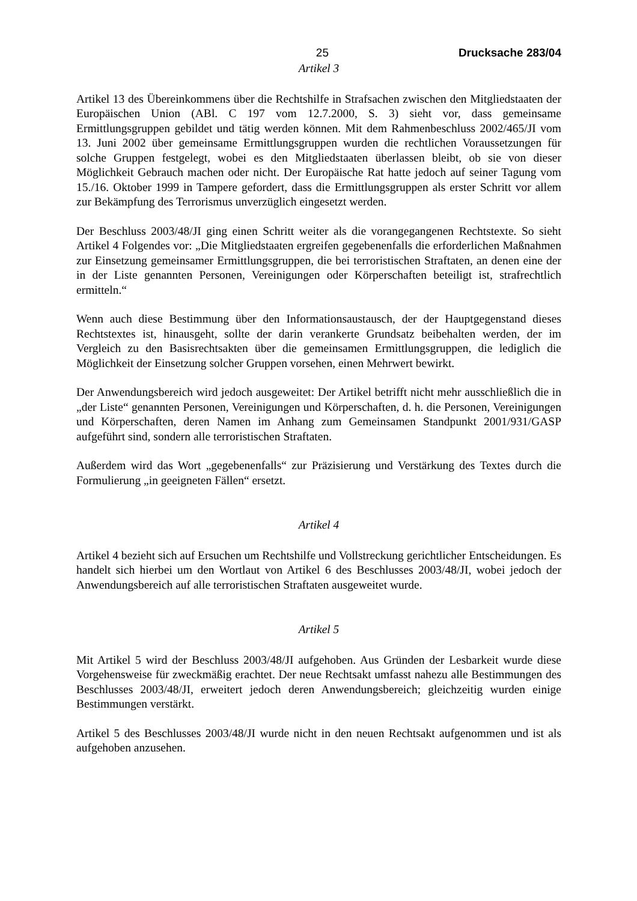25 Drucksache 283/04
Artikel 3
Artikel 13 des Übereinkommens über die Rechtshilfe in Strafsachen zwischen den Mitgliedstaaten der Europäischen Union (ABl. C 197 vom 12.7.2000, S. 3) sieht vor, dass gemeinsame Ermittlungsgruppen gebildet und tätig werden können. Mit dem Rahmenbeschluss 2002/465/JI vom 13. Juni 2002 über gemeinsame Ermittlungsgruppen wurden die rechtlichen Voraussetzungen für solche Gruppen festgelegt, wobei es den Mitgliedstaaten überlassen bleibt, ob sie von dieser Möglichkeit Gebrauch machen oder nicht. Der Europäische Rat hatte jedoch auf seiner Tagung vom 15./16. Oktober 1999 in Tampere gefordert, dass die Ermittlungsgruppen als erster Schritt vor allem zur Bekämpfung des Terrorismus unverzüglich eingesetzt werden.
Der Beschluss 2003/48/JI ging einen Schritt weiter als die vorangegangenen Rechtstexte. So sieht Artikel 4 Folgendes vor: „Die Mitgliedstaaten ergreifen gegebenenfalls die erforderlichen Maßnahmen zur Einsetzung gemeinsamer Ermittlungsgruppen, die bei terroristischen Straftaten, an denen eine der in der Liste genannten Personen, Vereinigungen oder Körperschaften beteiligt ist, strafrechtlich ermitteln.“
Wenn auch diese Bestimmung über den Informationsaustausch, der der Hauptgegenstand dieses Rechtstextes ist, hinausgeht, sollte der darin verankerte Grundsatz beibehalten werden, der im Vergleich zu den Basisrechtsakten über die gemeinsamen Ermittlungsgruppen, die lediglich die Möglichkeit der Einsetzung solcher Gruppen vorsehen, einen Mehrwert bewirkt.
Der Anwendungsbereich wird jedoch ausgeweitet: Der Artikel betrifft nicht mehr ausschließlich die in „der Liste“ genannten Personen, Vereinigungen und Körperschaften, d. h. die Personen, Vereinigungen und Körperschaften, deren Namen im Anhang zum Gemeinsamen Standpunkt 2001/931/GASP aufgeführt sind, sondern alle terroristischen Straftaten.
Außerdem wird das Wort „gegebenenfalls“ zur Präzisierung und Verstärkung des Textes durch die Formulierung „in geeigneten Fällen“ ersetzt.
Artikel 4
Artikel 4 bezieht sich auf Ersuchen um Rechtshilfe und Vollstreckung gerichtlicher Entscheidungen. Es handelt sich hierbei um den Wortlaut von Artikel 6 des Beschlusses 2003/48/JI, wobei jedoch der Anwendungsbereich auf alle terroristischen Straftaten ausgeweitet wurde.
Artikel 5
Mit Artikel 5 wird der Beschluss 2003/48/JI aufgehoben. Aus Gründen der Lesbarkeit wurde diese Vorgehensweise für zweckmäßig erachtet. Der neue Rechtsakt umfasst nahezu alle Bestimmungen des Beschlusses 2003/48/JI, erweitert jedoch deren Anwendungsbereich; gleichzeitig wurden einige Bestimmungen verstärkt.
Artikel 5 des Beschlusses 2003/48/JI wurde nicht in den neuen Rechtsakt aufgenommen und ist als aufgehoben anzusehen.